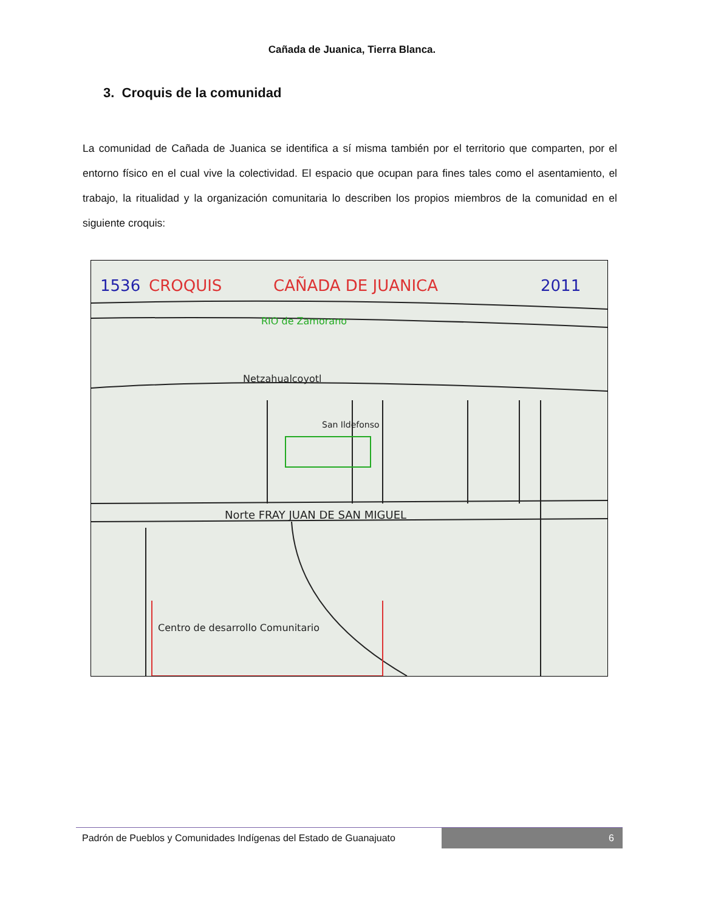Cañada de Juanica, Tierra Blanca.
3. Croquis de la comunidad
La comunidad de Cañada de Juanica se identifica a sí misma también por el territorio que comparten, por el entorno físico en el cual vive la colectividad. El espacio que ocupan para fines tales como el asentamiento, el trabajo, la ritualidad y la organización comunitaria lo describen los propios miembros de la comunidad en el siguiente croquis:
1536
CROQUIS
CAÑADA DE JUANICA
2011
RIO de Zamorano
Netzahualcoyotl
San Ildefonso
Norte FRAY JUAN DE SAN MIGUEL
Centro de desarrollo Comunitario
Padrón de Pueblos y Comunidades Indígenas del Estado de Guanajuato
6